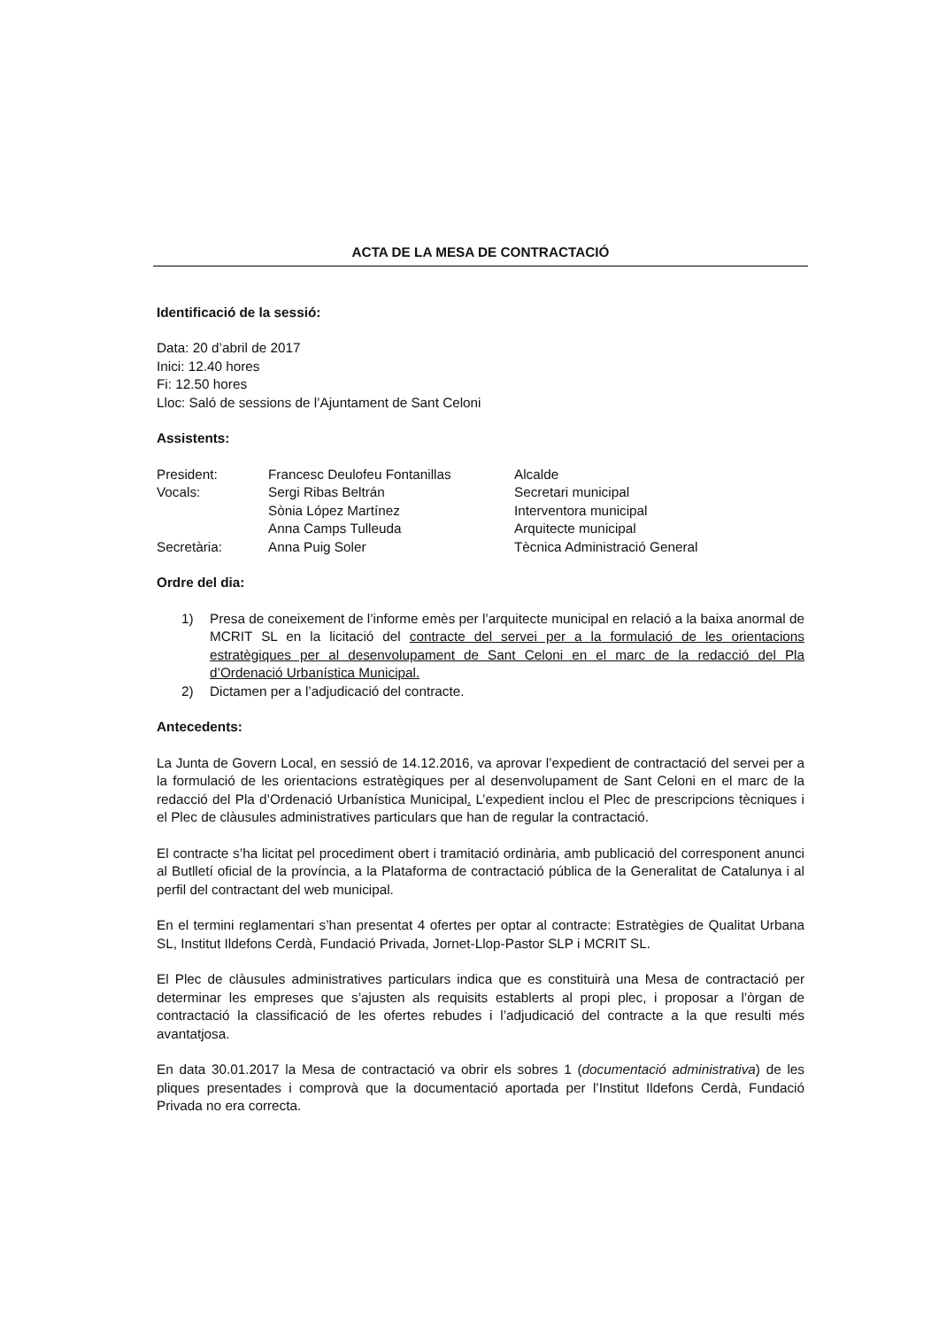ACTA DE LA MESA DE CONTRACTACIÓ
Identificació de la sessió:
Data: 20 d’abril de 2017
Inici: 12.40 hores
Fi: 12.50 hores
Lloc: Saló de sessions de l’Ajuntament de Sant Celoni
Assistents:
| President: | Francesc Deulofeu Fontanillas | Alcalde |
| Vocals: | Sergi Ribas Beltrán | Secretari municipal |
| | Sònia López Martínez | Interventora municipal |
| | Anna Camps Tulleuda | Arquitecte municipal |
| Secretària: | Anna Puig Soler | Tècnica Administració General |
Ordre del dia:
1) Presa de coneixement de l’informe emès per l’arquitecte municipal en relació a la baixa anormal de MCRIT SL en la licitació del contracte del servei per a la formulació de les orientacions estratègiques per al desenvolupament de Sant Celoni en el marc de la redacció del Pla d’Ordenació Urbanística Municipal.
2) Dictamen per a l’adjudicació del contracte.
Antecedents:
La Junta de Govern Local, en sessió de 14.12.2016, va aprovar l’expedient de contractació del servei per a la formulació de les orientacions estratègiques per al desenvolupament de Sant Celoni en el marc de la redacció del Pla d’Ordenació Urbanística Municipal. L’expedient inclou el Plec de prescripcions tècniques i el Plec de clàusules administratives particulars que han de regular la contractació.
El contracte s’ha licitat pel procediment obert i tramitació ordinària, amb publicació del corresponent anunci al Butlletí oficial de la província, a la Plataforma de contractació pública de la Generalitat de Catalunya i al perfil del contractant del web municipal.
En el termini reglamentari s’han presentat 4 ofertes per optar al contracte: Estratègies de Qualitat Urbana SL, Institut Ildefons Cerdà, Fundació Privada, Jornet-Llop-Pastor SLP i MCRIT SL.
El Plec de clàusules administratives particulars indica que es constituirà una Mesa de contractació per determinar les empreses que s’ajusten als requisits establerts al propi plec, i proposar a l’òrgan de contractació la classificació de les ofertes rebudes i l’adjudicació del contracte a la que resulti més avantatjosa.
En data 30.01.2017 la Mesa de contractació va obrir els sobres 1 (documentació administrativa) de les pliques presentades i comprovà que la documentació aportada per l’Institut Ildefons Cerdà, Fundació Privada no era correcta.